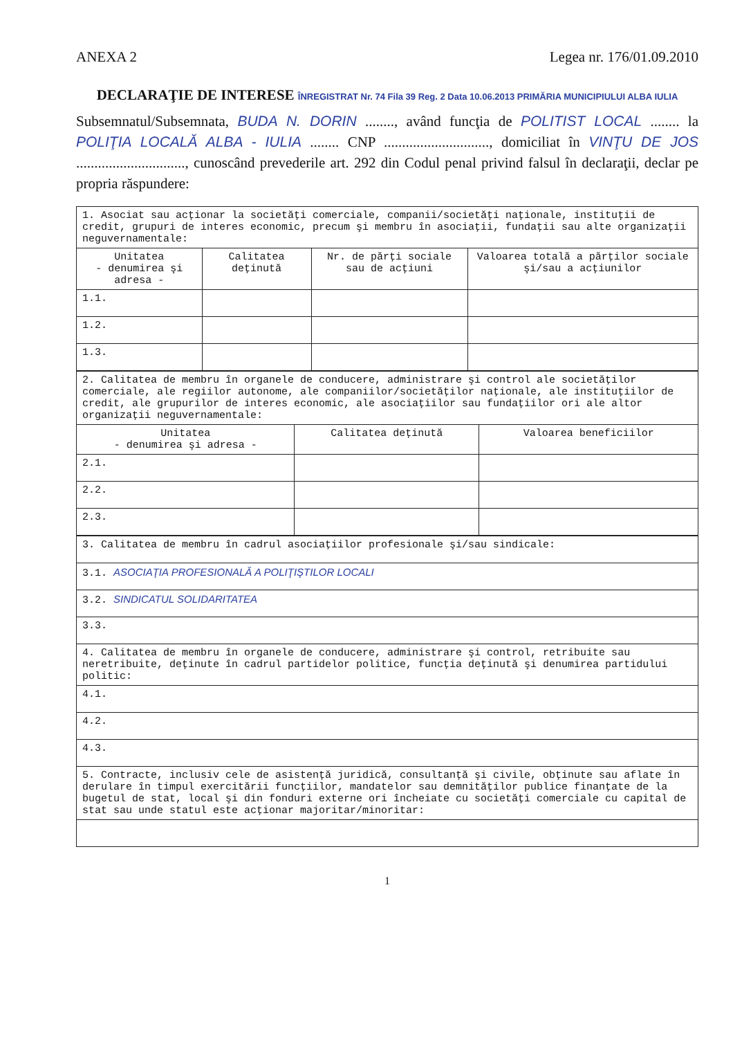ANEXA 2 Legea nr. 176/01.09.2010
DECLARAŢIE DE INTERESE ÎNREGISTRAT Nr. 74 Fila 39 Reg. 2 Data 10.06.2013 PRIMĂRIA MUNICIPIULUI ALBA IULIA
Subsemnatul/Subsemnata, BUDA N. DORIN ........, având funcţia de POLITIST LOCAL ........ la POLIŢIA LOCALĂ ALBA - IULIA ........ CNP ............................., domiciliat în VINŢU DE JOS .............................., cunoscând prevederile art. 292 din Codul penal privind falsul în declaraţii, declar pe propria răspundere:
| 1. Asociat sau acţionar la societăţi comerciale, companii/societăţi naţionale, instituţii de credit, grupuri de interes economic, precum şi membru în asociaţii, fundaţii sau alte organizaţii neguvernamentale: | | | |
| Unitatea - denumirea şi adresa - | Calitatea deţinută | Nr. de părţi sociale sau de acţiuni | Valoarea totală a părţilor sociale şi/sau a acţiunilor |
| 1.1. | | | |
| 1.2. | | | |
| 1.3. | | | |
| 2. Calitatea de membru în organele de conducere, administrare şi control ale societăţilor comerciale, ale regiilor autonome, ale companiilor/societăţilor naţionale, ale instituţiilor de credit, ale grupurilor de interes economic, ale asociaţiilor sau fundaţiilor ori ale altor organizaţii neguvernamentale: | | |
| Unitatea - denumirea şi adresa - | Calitatea deţinută | Valoarea beneficiilor |
| 2.1. | | |
| 2.2. | | |
| 2.3. | | |
| 3. Calitatea de membru în cadrul asociaţiilor profesionale şi/sau sindicale: |
| 3.1. ASOCIAŢIA PROFESIONALĂ A POLIŢIŞTILOR LOCALI |
| 3.2. SINDICATUL SOLIDARITATEA |
| 3.3. |
| 4. Calitatea de membru în organele de conducere, administrare şi control, retribuite sau neretribuite, deţinute în cadrul partidelor politice, funcţia deţinută şi denumirea partidului politic: |
| 4.1. |
| 4.2. |
| 4.3. |
| 5. Contracte, inclusiv cele de asistenţă juridică, consultanţă şi civile, obţinute sau aflate în derulare în timpul exercitării funcţiilor, mandatelor sau demnităţilor publice finanţate de la bugetul de stat, local şi din fonduri externe ori încheiate cu societăţi comerciale cu capital de stat sau unde statul este acţionar majoritar/minoritar: |
1